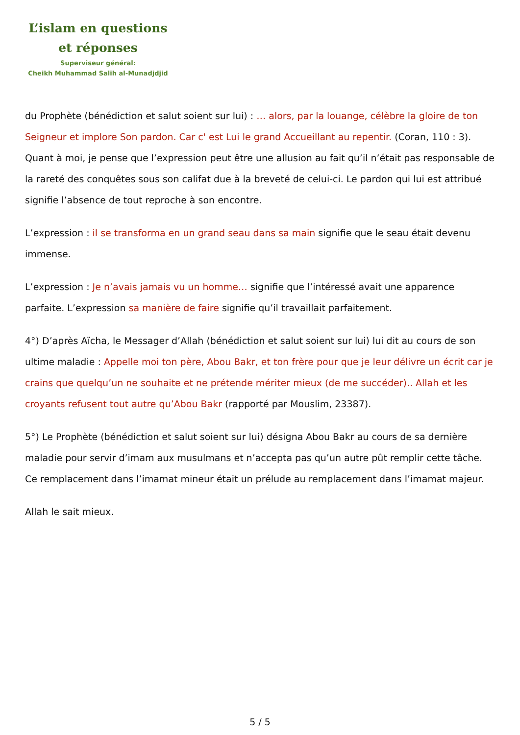L’islam en questions
et réponses
Superviseur général:
Cheikh Muhammad Salih al-Munadjdjid
du Prophète (bénédiction et salut soient sur lui) : … alors, par la louange, célèbre la gloire de ton Seigneur et implore Son pardon. Car c' est Lui le grand Accueillant au repentir. (Coran, 110 : 3). Quant à moi, je pense que l’expression peut être une allusion au fait qu’il n’était pas responsable de la rareté des conquêtes sous son califat due à la breveté de celui-ci. Le pardon qui lui est attribué signifie l’absence de tout reproche à son encontre.
L’expression : il se transforma en un grand seau dans sa main signifie que le seau était devenu immense.
L’expression : Je n’avais jamais vu un homme… signifie que l’intéressé avait une apparence parfaite. L’expression sa manière de faire signifie qu’il travaillait parfaitement.
4°) D’après Aïcha, le Messager d’Allah (bénédiction et salut soient sur lui) lui dit au cours de son ultime maladie : Appelle moi ton père, Abou Bakr, et ton frère pour que je leur délivre un écrit car je crains que quelqu’un ne souhaite et ne prétende mériter mieux (de me succéder).. Allah et les croyants refusent tout autre qu’Abou Bakr (rapporté par Mouslim, 23387).
5°) Le Prophète (bénédiction et salut soient sur lui) désigna Abou Bakr au cours de sa dernière maladie pour servir d’imam aux musulmans et n’accepta pas qu’un autre pût remplir cette tâche. Ce remplacement dans l’imamat mineur était un prélude au remplacement dans l’imamat majeur.
Allah le sait mieux.
5 / 5